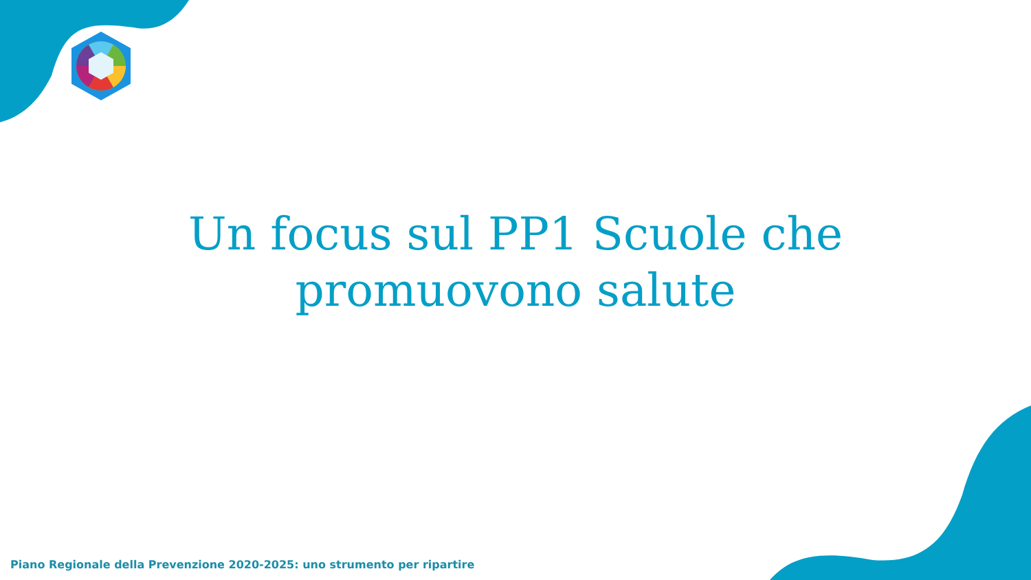Un focus sul PP1 Scuole che
promuovono salute
Piano Regionale della Prevenzione 2020-2025: uno strumento per ripartire